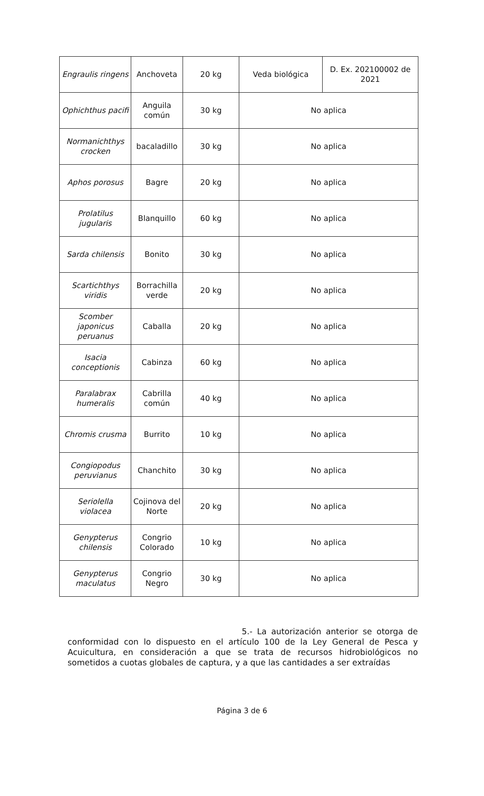| Engraulis ringens | Anchoveta | 20 kg | Veda biológica | D. Ex. 202100002 de 2021 |
| Ophichthus pacifi | Anguila común | 30 kg | No aplica | |
| Normanichthys crocken | bacaladillo | 30 kg | No aplica | |
| Aphos porosus | Bagre | 20 kg | No aplica | |
| Prolatilus jugularis | Blanquillo | 60 kg | No aplica | |
| Sarda chilensis | Bonito | 30 kg | No aplica | |
| Scartichthys viridis | Borrachilla verde | 20 kg | No aplica | |
| Scomber japonicus peruanus | Caballa | 20 kg | No aplica | |
| Isacia conceptionis | Cabinza | 60 kg | No aplica | |
| Paralabrax humeralis | Cabrilla común | 40 kg | No aplica | |
| Chromis crusma | Burrito | 10 kg | No aplica | |
| Congiopodus peruvianus | Chanchito | 30 kg | No aplica | |
| Seriolella violacea | Cojinova del Norte | 20 kg | No aplica | |
| Genypterus chilensis | Congrio Colorado | 10 kg | No aplica | |
| Genypterus maculatus | Congrio Negro | 30 kg | No aplica | |
5.- La autorización anterior se otorga de conformidad con lo dispuesto en el artículo 100 de la Ley General de Pesca y Acuicultura, en consideración a que se trata de recursos hidrobiológicos no sometidos a cuotas globales de captura, y a que las cantidades a ser extraídas
Página 3 de 6